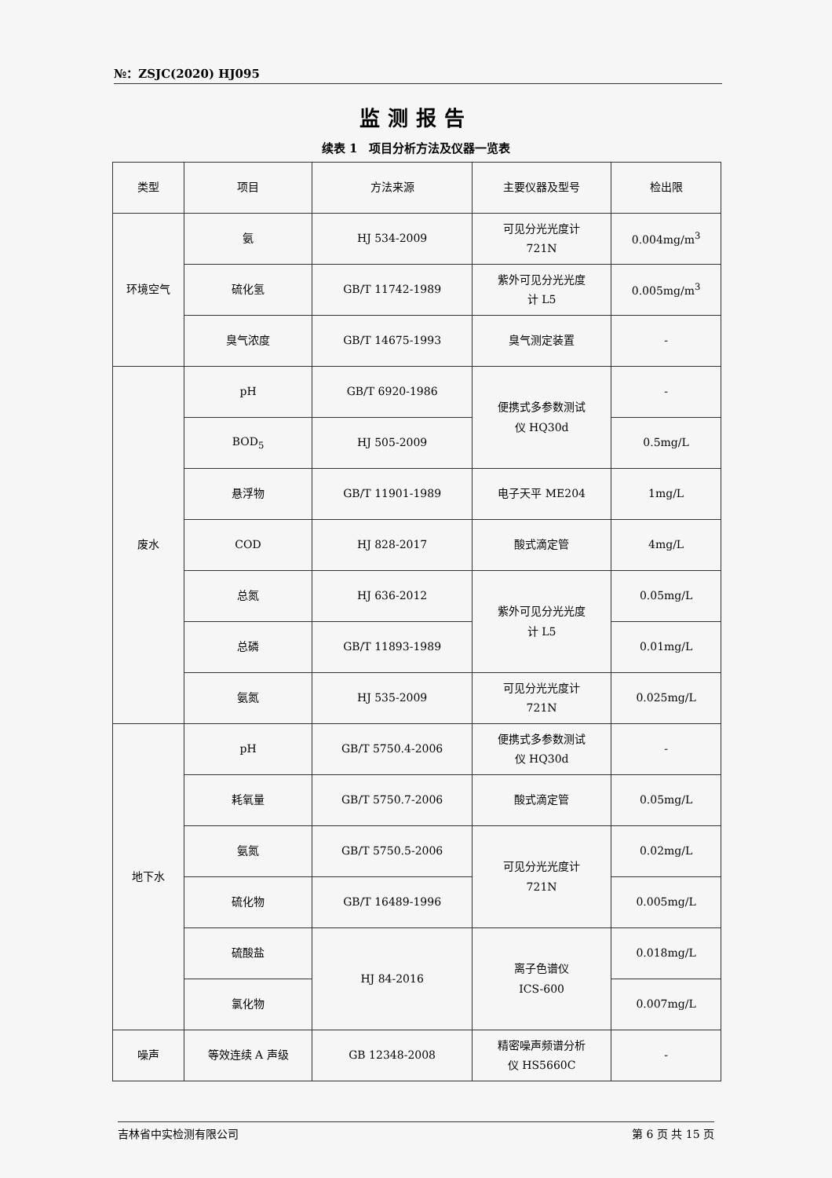№：ZSJC(2020) HJ095
监测报告
续表 1　项目分析方法及仪器一览表
| 类型 | 项目 | 方法来源 | 主要仪器及型号 | 检出限 |
| --- | --- | --- | --- | --- |
| 环境空气 | 氨 | HJ 534-2009 | 可见分光光度计 721N | 0.004mg/m<sup>3</sup> |
| | 硫化氢 | GB/T 11742-1989 | 紫外可见分光光度 计 L5 | 0.005mg/m<sup>3</sup> |
| | 臭气浓度 | GB/T 14675-1993 | 臭气测定装置 | - |
| 废水 | pH | GB/T 6920-1986 | 便携式多参数测试 仪 HQ30d | - |
| | BOD<sub>5</sub> | HJ 505-2009 | | 0.5mg/L |
| | 悬浮物 | GB/T 11901-1989 | 电子天平 ME204 | 1mg/L |
| | COD | HJ 828-2017 | 酸式滴定管 | 4mg/L |
| | 总氮 | HJ 636-2012 | 紫外可见分光光度 计 L5 | 0.05mg/L |
| | 总磷 | GB/T 11893-1989 | | 0.01mg/L |
| | 氨氮 | HJ 535-2009 | 可见分光光度计 721N | 0.025mg/L |
| 地下水 | pH | GB/T 5750.4-2006 | 便携式多参数测试 仪 HQ30d | - |
| | 耗氧量 | GB/T 5750.7-2006 | 酸式滴定管 | 0.05mg/L |
| | 氨氮 | GB/T 5750.5-2006 | 可见分光光度计 721N | 0.02mg/L |
| | 硫化物 | GB/T 16489-1996 | | 0.005mg/L |
| | 硫酸盐 | HJ 84-2016 | 离子色谱仪 ICS-600 | 0.018mg/L |
| | 氯化物 | | | 0.007mg/L |
| 噪声 | 等效连续 A 声级 | GB 12348-2008 | 精密噪声频谱分析 仪 HS5660C | - |
吉林省中实检测有限公司 第 6 页 共 15 页